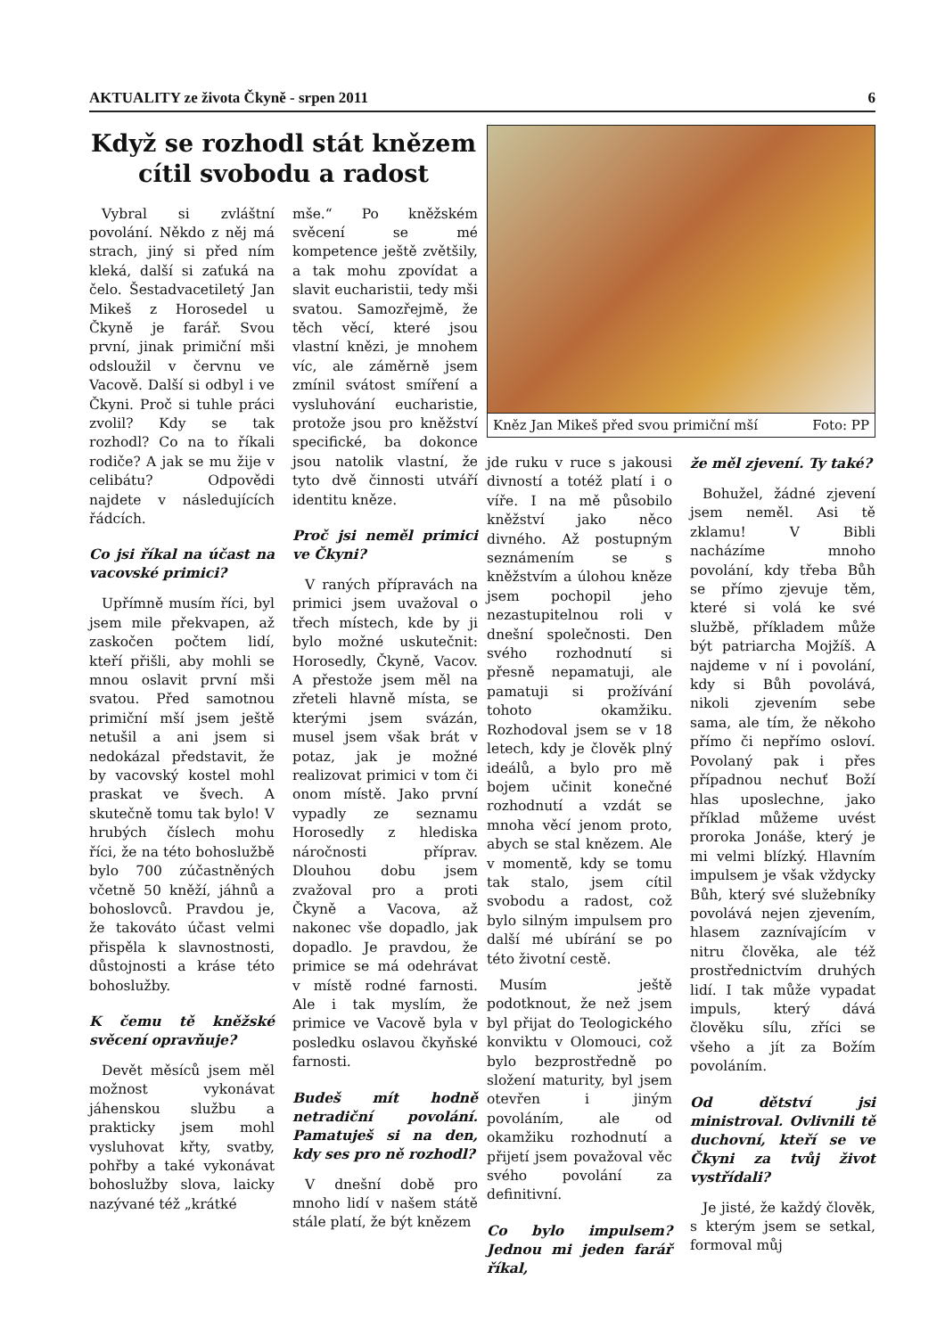AKTUALITY ze života Čkyně - srpen 2011 6
Když se rozhodl stát knězem
cítil svobodu a radost
Vybral si zvláštní povolání. Někdo z něj má strach, jiný si před ním kleká, další si zaťuká na čelo. Šestadvacetiletý Jan Mikeš z Horosedel u Čkyně je farář. Svou první, jinak primiční mši odsloužil v červnu ve Vacově. Další si odbyl i ve Čkyni. Proč si tuhle práci zvolil? Kdy se tak rozhodl? Co na to říkali rodiče? A jak se mu žije v celibátu? Odpovědi najdete v následujících řádcích.
Co jsi říkal na účast na vacovské primici?
Upřímně musím říci, byl jsem mile překvapen, až zaskočen počtem lidí, kteří přišli, aby mohli se mnou oslavit první mši svatou. Před samotnou primiční mší jsem ještě netušil a ani jsem si nedokázal představit, že by vacovský kostel mohl praskat ve švech. A skutečně tomu tak bylo! V hrubých číslech mohu říci, že na této bohoslužbě bylo 700 zúčastněných včetně 50 kněží, jáhnů a bohoslovců. Pravdou je, že takováto účast velmi přispěla k slavnostnosti, důstojnosti a kráse této bohoslužby.
K čemu tě kněžské svěcení opravňuje?
Devět měsíců jsem měl možnost vykonávat jáhenskou službu a prakticky jsem mohl vysluhovat křty, svatby, pohřby a také vykonávat bohoslužby slova, laicky nazývané též „krátké
mše.“ Po kněžském svěcení se mé kompetence ještě zvětšily, a tak mohu zpovídat a slavit eucharistii, tedy mši svatou. Samozřejmě, že těch věcí, které jsou vlastní knězi, je mnohem víc, ale záměrně jsem zmínil svátost smíření a vysluhování eucharistie, protože jsou pro kněžství specifické, ba dokonce jsou natolik vlastní, že tyto dvě činnosti utváří identitu kněze.
Proč jsi neměl primici ve Čkyni?
V raných přípravách na primici jsem uvažoval o třech místech, kde by ji bylo možné uskutečnit: Horosedly, Čkyně, Vacov. A přestože jsem měl na zřeteli hlavně místa, se kterými jsem svázán, musel jsem však brát v potaz, jak je možné realizovat primici v tom či onom místě. Jako první vypadly ze seznamu Horosedly z hlediska náročnosti příprav. Dlouhou dobu jsem zvažoval pro a proti Čkyně a Vacova, až nakonec vše dopadlo, jak dopadlo. Je pravdou, že primice se má odehrávat v místě rodné farnosti. Ale i tak myslím, že primice ve Vacově byla v posledku oslavou čkyňské farnosti.
Budeš mít hodně netradiční povolání. Pamatuješ si na den, kdy ses pro ně rozhodl?
V dnešní době pro mnoho lidí v našem státě stále platí, že být knězem
Kněz Jan Mikeš před svou primiční mší Foto: PP
jde ruku v ruce s jakousi divností a totéž platí i o víře. I na mě působilo kněžství jako něco divného. Až postupným seznámením se s kněžstvím a úlohou kněze jsem pochopil jeho nezastupitelnou roli v dnešní společnosti. Den svého rozhodnutí si přesně nepamatuji, ale pamatuji si prožívání tohoto okamžiku. Rozhodoval jsem se v 18 letech, kdy je člověk plný ideálů, a bylo pro mě bojem učinit konečné rozhodnutí a vzdát se mnoha věcí jenom proto, abych se stal knězem. Ale v momentě, kdy se tomu tak stalo, jsem cítil svobodu a radost, což bylo silným impulsem pro další mé ubírání se po této životní cestě.
Musím ještě podotknout, že než jsem byl přijat do Teologického konviktu v Olomouci, což bylo bezprostředně po složení maturity, byl jsem otevřen i jiným povoláním, ale od okamžiku rozhodnutí a přijetí jsem považoval věc svého povolání za definitivní.
Co bylo impulsem? Jednou mi jeden farář říkal,
že měl zjevení. Ty také?
Bohužel, žádné zjevení jsem neměl. Asi tě zklamu! V Bibli nacházíme mnoho povolání, kdy třeba Bůh se přímo zjevuje těm, které si volá ke své službě, příkladem může být patriarcha Mojžíš. A najdeme v ní i povolání, kdy si Bůh povolává, nikoli zjevením sebe sama, ale tím, že někoho přímo či nepřímo osloví. Povolaný pak i přes případnou nechuť Boží hlas uposlechne, jako příklad můžeme uvést proroka Jonáše, který je mi velmi blízký. Hlavním impulsem je však vždycky Bůh, který své služebníky povolává nejen zjevením, hlasem zaznívajícím v nitru člověka, ale též prostřednictvím druhých lidí. I tak může vypadat impuls, který dává člověku sílu, zříci se všeho a jít za Božím povoláním.
Od dětství jsi ministroval. Ovlivnili tě duchovní, kteří se ve Čkyni za tvůj život vystřídali?
Je jisté, že každý člověk, s kterým jsem se setkal, formoval můj